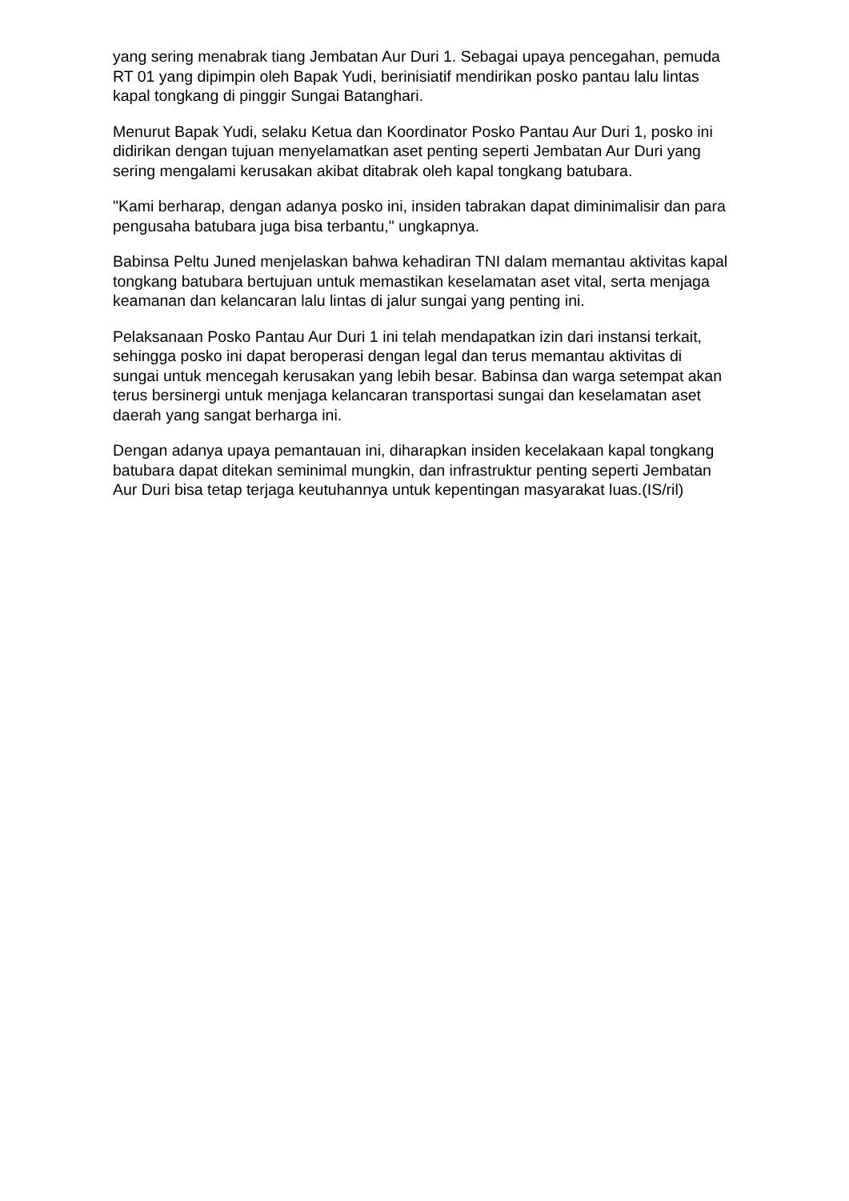yang sering menabrak tiang Jembatan Aur Duri 1. Sebagai upaya pencegahan, pemuda RT 01 yang dipimpin oleh Bapak Yudi, berinisiatif mendirikan posko pantau lalu lintas kapal tongkang di pinggir Sungai Batanghari.
Menurut Bapak Yudi, selaku Ketua dan Koordinator Posko Pantau Aur Duri 1, posko ini didirikan dengan tujuan menyelamatkan aset penting seperti Jembatan Aur Duri yang sering mengalami kerusakan akibat ditabrak oleh kapal tongkang batubara.
"Kami berharap, dengan adanya posko ini, insiden tabrakan dapat diminimalisir dan para pengusaha batubara juga bisa terbantu," ungkapnya.
Babinsa Peltu Juned menjelaskan bahwa kehadiran TNI dalam memantau aktivitas kapal tongkang batubara bertujuan untuk memastikan keselamatan aset vital, serta menjaga keamanan dan kelancaran lalu lintas di jalur sungai yang penting ini.
Pelaksanaan Posko Pantau Aur Duri 1 ini telah mendapatkan izin dari instansi terkait, sehingga posko ini dapat beroperasi dengan legal dan terus memantau aktivitas di sungai untuk mencegah kerusakan yang lebih besar. Babinsa dan warga setempat akan terus bersinergi untuk menjaga kelancaran transportasi sungai dan keselamatan aset daerah yang sangat berharga ini.
Dengan adanya upaya pemantauan ini, diharapkan insiden kecelakaan kapal tongkang batubara dapat ditekan seminimal mungkin, dan infrastruktur penting seperti Jembatan Aur Duri bisa tetap terjaga keutuhannya untuk kepentingan masyarakat luas.(IS/ril)